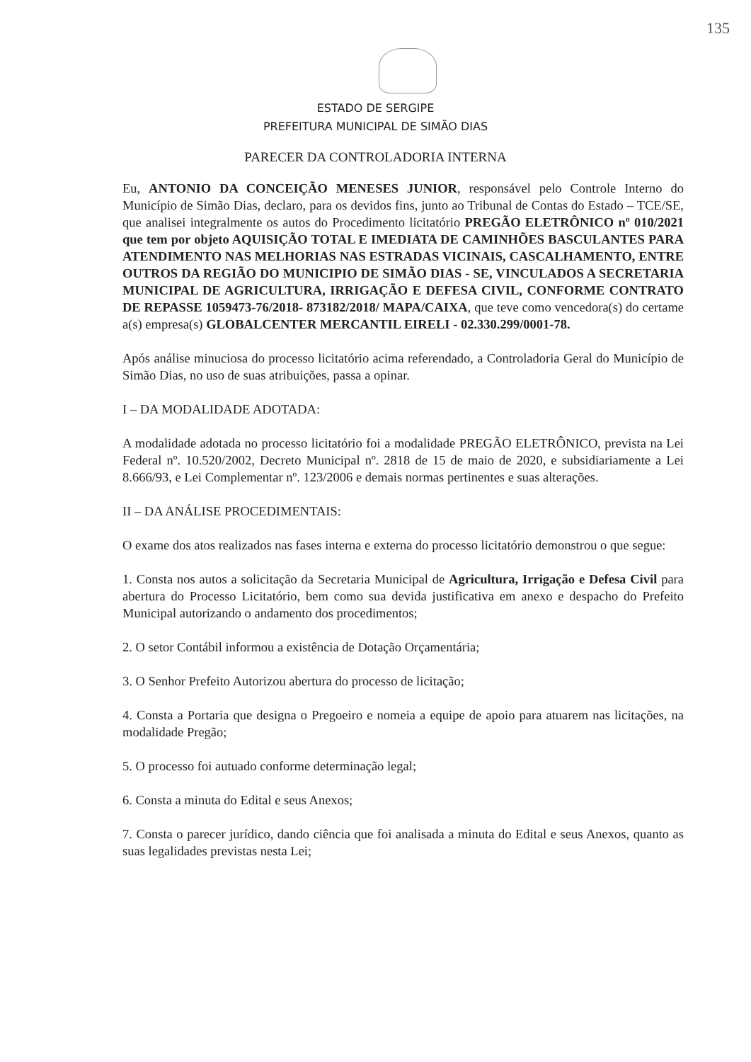135
ESTADO DE SERGIPE
PREFEITURA MUNICIPAL DE SIMÃO DIAS
PARECER DA CONTROLADORIA INTERNA
Eu, ANTONIO DA CONCEIÇÃO MENESES JUNIOR, responsável pelo Controle Interno do Município de Simão Dias, declaro, para os devidos fins, junto ao Tribunal de Contas do Estado – TCE/SE, que analisei integralmente os autos do Procedimento licitatório PREGÃO ELETRÔNICO nº 010/2021 que tem por objeto AQUISIÇÃO TOTAL E IMEDIATA DE CAMINHÕES BASCULANTES PARA ATENDIMENTO NAS MELHORIAS NAS ESTRADAS VICINAIS, CASCALHAMENTO, ENTRE OUTROS DA REGIÃO DO MUNICIPIO DE SIMÃO DIAS - SE, VINCULADOS A SECRETARIA MUNICIPAL DE AGRICULTURA, IRRIGAÇÃO E DEFESA CIVIL, CONFORME CONTRATO DE REPASSE 1059473-76/2018- 873182/2018/ MAPA/CAIXA, que teve como vencedora(s) do certame a(s) empresa(s) GLOBALCENTER MERCANTIL EIRELI - 02.330.299/0001-78.
Após análise minuciosa do processo licitatório acima referendado, a Controladoria Geral do Município de Simão Dias, no uso de suas atribuições, passa a opinar.
I – DA MODALIDADE ADOTADA:
A modalidade adotada no processo licitatório foi a modalidade PREGÃO ELETRÔNICO, prevista na Lei Federal nº. 10.520/2002, Decreto Municipal nº. 2818 de 15 de maio de 2020, e subsidiariamente a Lei 8.666/93, e Lei Complementar nº. 123/2006 e demais normas pertinentes e suas alterações.
II – DA ANÁLISE PROCEDIMENTAIS:
O exame dos atos realizados nas fases interna e externa do processo licitatório demonstrou o que segue:
1. Consta nos autos a solicitação da Secretaria Municipal de Agricultura, Irrigação e Defesa Civil para abertura do Processo Licitatório, bem como sua devida justificativa em anexo e despacho do Prefeito Municipal autorizando o andamento dos procedimentos;
2. O setor Contábil informou a existência de Dotação Orçamentária;
3. O Senhor Prefeito Autorizou abertura do processo de licitação;
4. Consta a Portaria que designa o Pregoeiro e nomeia a equipe de apoio para atuarem nas licitações, na modalidade Pregão;
5. O processo foi autuado conforme determinação legal;
6. Consta a minuta do Edital e seus Anexos;
7. Consta o parecer jurídico, dando ciência que foi analisada a minuta do Edital e seus Anexos, quanto as suas legalidades previstas nesta Lei;